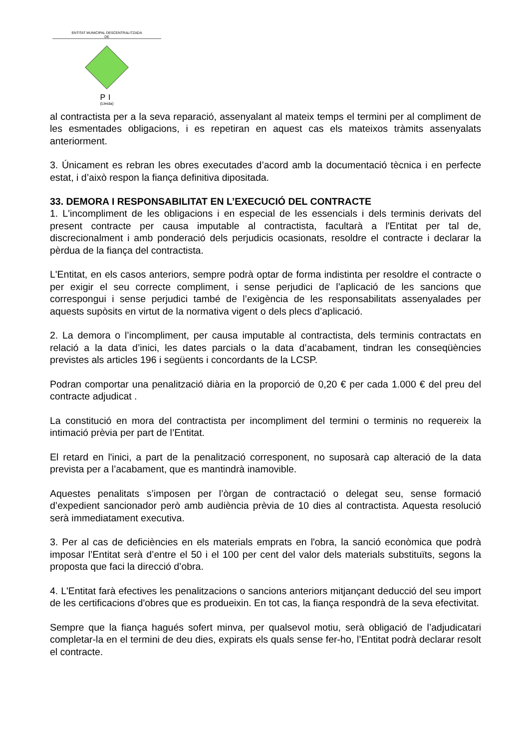ENTITAT MUNICIPAL DESCENTRALITZADA
DE
PI
(Lleida)
al contractista per a la seva reparació, assenyalant al mateix temps el termini per al compliment de les esmentades obligacions, i es repetiran en aquest cas els mateixos tràmits assenyalats anteriorment.
3. Únicament es rebran les obres executades d’acord amb la documentació tècnica i en perfecte estat, i d’això respon la fiança definitiva dipositada.
33. DEMORA I RESPONSABILITAT EN L’EXECUCIÓ DEL CONTRACTE
1. L'incompliment de les obligacions i en especial de les essencials i dels terminis derivats del present contracte per causa imputable al contractista, facultarà a l'Entitat per tal de, discrecionalment i amb ponderació dels perjudicis ocasionats, resoldre el contracte i declarar la pèrdua de la fiança del contractista.
L'Entitat, en els casos anteriors, sempre podrà optar de forma indistinta per resoldre el contracte o per exigir el seu correcte compliment, i sense perjudici de l’aplicació de les sancions que correspongui i sense perjudici també de l’exigència de les responsabilitats assenyalades per aquests supòsits en virtut de la normativa vigent o dels plecs d’aplicació.
2. La demora o l’incompliment, per causa imputable al contractista, dels terminis contractats en relació a la data d’inici, les dates parcials o la data d’acabament, tindran les conseqüències previstes als articles 196 i següents i concordants de la LCSP.
Podran comportar una penalització diària en la proporció de 0,20 € per cada 1.000 € del preu del contracte adjudicat .
La constitució en mora del contractista per incompliment del termini o terminis no requereix la intimació prèvia per part de l’Entitat.
El retard en l'inici, a part de la penalització corresponent, no suposarà cap alteració de la data prevista per a l’acabament, que es mantindrà inamovible.
Aquestes penalitats s’imposen per l’òrgan de contractació o delegat seu, sense formació d’expedient sancionador però amb audiència prèvia de 10 dies al contractista. Aquesta resolució serà immediatament executiva.
3. Per al cas de deficiències en els materials emprats en l'obra, la sanció econòmica que podrà imposar l’Entitat serà d’entre el 50 i el 100 per cent del valor dels materials substituïts, segons la proposta que faci la direcció d’obra.
4. L'Entitat farà efectives les penalitzacions o sancions anteriors mitjançant deducció del seu import de les certificacions d'obres que es produeixin. En tot cas, la fiança respondrà de la seva efectivitat.
Sempre que la fiança hagués sofert minva, per qualsevol motiu, serà obligació de l’adjudicatari completar-la en el termini de deu dies, expirats els quals sense fer-ho, l’Entitat podrà declarar resolt el contracte.